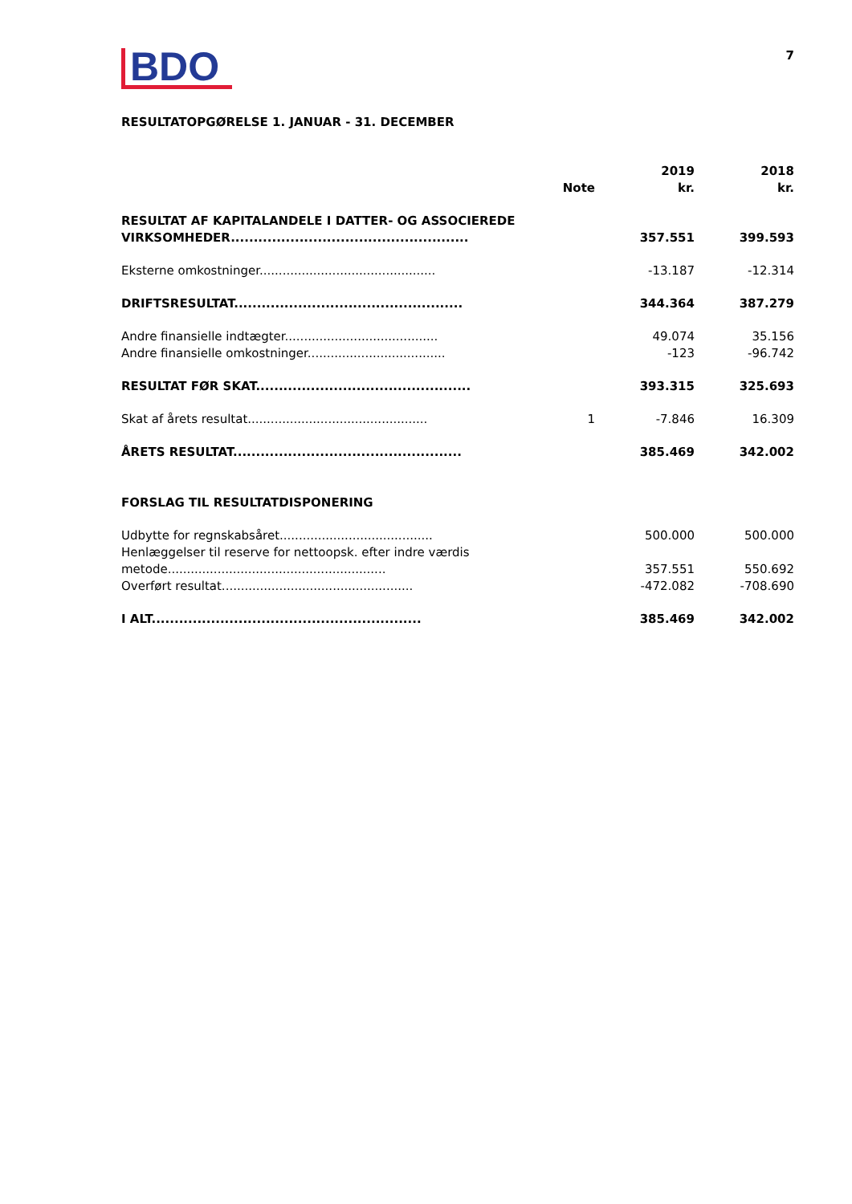BDO
7
RESULTATOPGØRELSE 1. JANUAR - 31. DECEMBER
| | Note | 2019 kr. | 2018 kr. |
| --- | --- | --- | --- |
| RESULTAT AF KAPITALANDELE I DATTER- OG ASSOCIEREDE VIRKSOMHEDER.................................................... | | 357.551 | 399.593 |
| Eksterne omkostninger.............................................. | | -13.187 | -12.314 |
| DRIFTSRESULTAT.................................................. | | 344.364 | 387.279 |
| Andre finansielle indtægter........................................ | | 49.074 | 35.156 |
| Andre finansielle omkostninger.................................... | | -123 | -96.742 |
| RESULTAT FØR SKAT............................................... | | 393.315 | 325.693 |
| Skat af årets resultat............................................... | 1 | -7.846 | 16.309 |
| ÅRETS RESULTAT.................................................. | | 385.469 | 342.002 |
| FORSLAG TIL RESULTATDISPONERING | | | |
| Udbytte for regnskabsåret........................................ | | 500.000 | 500.000 |
| Henlæggelser til reserve for nettoopsk. efter indre værdis metode......................................................... | | 357.551 | 550.692 |
| Overført resultat.................................................. | | -472.082 | -708.690 |
| I ALT........................................................... | | 385.469 | 342.002 |